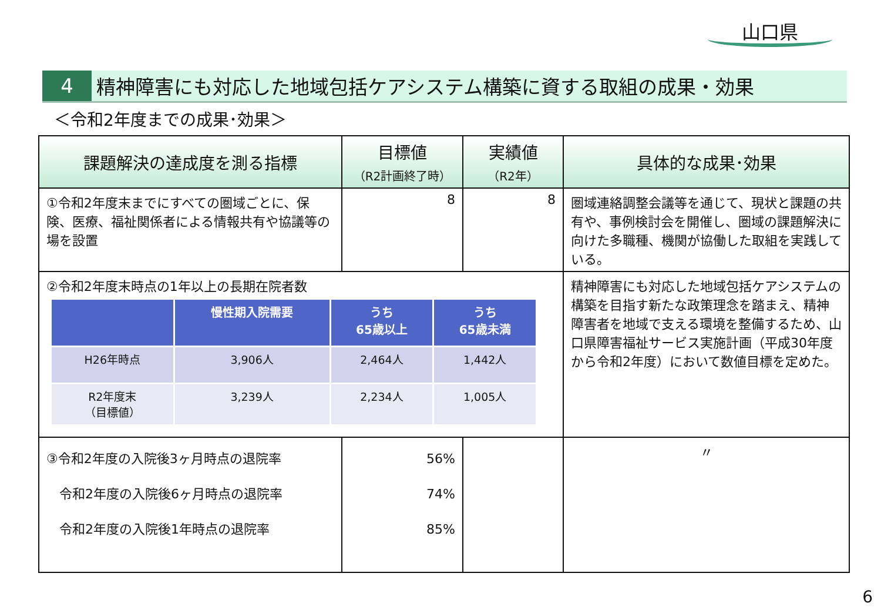山口県
4
精神障害にも対応した地域包括ケアシステム構築に資する取組の成果・効果
＜令和2年度までの成果･効果＞
| 課題解決の達成度を測る指標 | 目標値 （R2計画終了時） | 実績値 （R2年） | 具体的な成果･効果 |
| --- | --- | --- | --- |
| ①令和2年度末までにすべての圏域ごとに、保険、医療、福祉関係者による情報共有や協議等の場を設置 | 8 | 8 | 圏域連絡調整会議等を通じて、現状と課題の共有や、事例検討会を開催し、圏域の課題解決に向けた多職種、機関が協働した取組を実践している。 |
| ②令和2年度末時点の1年以上の長期在院者数 / / 慢性期入院需要 / うち 65歳以上 / うち 65歳未満 / / --- / --- / --- / --- / / H26年時点 / 3,906人 / 2,464人 / 1,442人 / / R2年度末 （目標値） / 3,239人 / 2,234人 / 1,005人 / | | | 精神障害にも対応した地域包括ケアシステムの構築を目指す新たな政策理念を踏まえ、精神障害者を地域で支える環境を整備するため、山口県障害福祉サービス実施計画（平成30年度から令和2年度）において数値目標を定めた。 |
| ③令和2年度の入院後3ヶ月時点の退院率 令和2年度の入院後6ヶ月時点の退院率 令和2年度の入院後1年時点の退院率 | 56% 74% 85% | | 〃 |
6